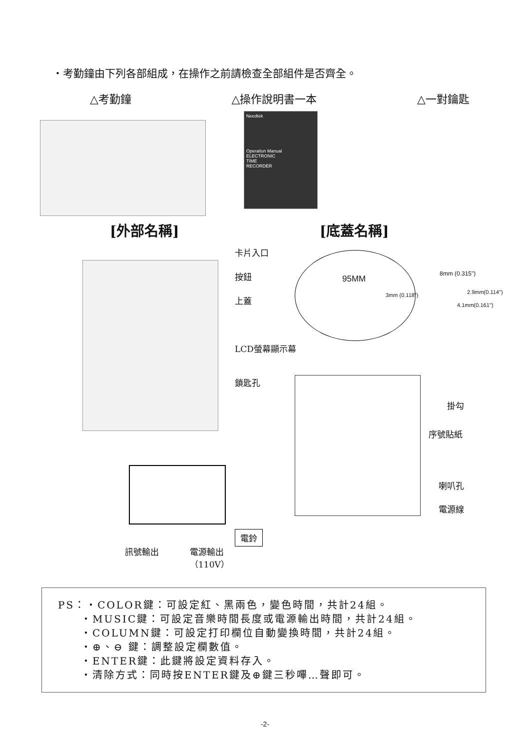・考勤鐘由下列各部組成，在操作之前請檢查全部組件是否齊全。
△考勤鐘 △操作說明書一本 △一對鑰匙
Needtek
Operation Manual
ELECTRONIC
TIME
RECORDER
[外部名稱] [底蓋名稱]
卡片入口
按鈕
上蓋
LCD螢幕顯示幕
鎖匙孔
95MM
3mm (0.118")
8mm (0.315")
2.9mm(0.114")
4.1mm(0.161")
掛勾
序號貼紙
喇叭孔
電源線
電鈴
訊號輸出
電源輸出
（110V）
PS：・COLOR鍵：可設定紅、黑兩色，變色時間，共計24組。
  ・MUSIC鍵：可設定音樂時間長度或電源輸出時間，共計24組。
  ・COLUMN鍵：可設定打印欄位自動變換時間，共計24組。
  ・⊕、⊖ 鍵：調整設定欄數值。
  ・ENTER鍵：此鍵將設定資料存入。
  ・清除方式：同時按ENTER鍵及⊕鍵三秒嗶…聲即可。
-2-